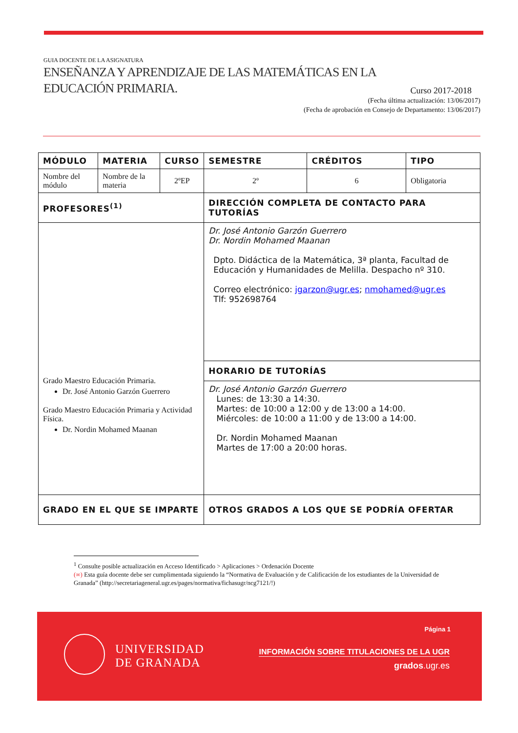GUIA DOCENTE DE LA ASIGNATURA
ENSEÑANZA Y APRENDIZAJE DE LAS MATEMÁTICAS EN LA
EDUCACIÓN PRIMARIA.
Curso 2017-2018
(Fecha última actualización: 13/06/2017)
(Fecha de aprobación en Consejo de Departamento: 13/06/2017)
| MÓDULO | MATERIA | CURSO | SEMESTRE | CRÉDITOS | TIPO |
| --- | --- | --- | --- | --- | --- |
| Nombre del módulo | Nombre de la materia | 2ºEP | 2º | 6 | Obligatoria |
| PROFESORES<sup>(1)</sup> | | | DIRECCIÓN COMPLETA DE CONTACTO PARA TUTORÍAS | | |
| Grado Maestro Educación Primaria. Dr. José Antonio Garzón Guerrero Grado Maestro Educación Primaria y Actividad Física. Dr. Nordin Mohamed Maanan | | | Dr. José Antonio Garzón Guerrero Dr. Nordin Mohamed Maanan Dpto. Didáctica de la Matemática, 3ª planta, Facultad de Educación y Humanidades de Melilla. Despacho nº 310. Correo electrónico: jgarzon@ugr.es ; nmohamed@ugr.es Tlf: 952698764 | | |
| | | | HORARIO DE TUTORÍAS | | |
| | | | Dr. José Antonio Garzón Guerrero Lunes: de 13:30 a 14:30. Martes: de 10:00 a 12:00 y de 13:00 a 14:00. Miércoles: de 10:00 a 11:00 y de 13:00 a 14:00. Dr. Nordin Mohamed Maanan Martes de 17:00 a 20:00 horas. | | |
| GRADO EN EL QUE SE IMPARTE | | | OTROS GRADOS A LOS QUE SE PODRÍA OFERTAR | | |
<sup>1</sup> Consulte posible actualización en Acceso Identificado > Aplicaciones > Ordenación Docente
(∞) Esta guía docente debe ser cumplimentada siguiendo la “Normativa de Evaluación y de Calificación de los estudiantes de la Universidad de Granada” (http://secretariageneral.ugr.es/pages/normativa/fichasugr/ncg7121/!)
UNIVERSIDAD
DE GRANADA
Página 1
INFORMACIÓN SOBRE TITULACIONES DE LA UGR
grados.ugr.es